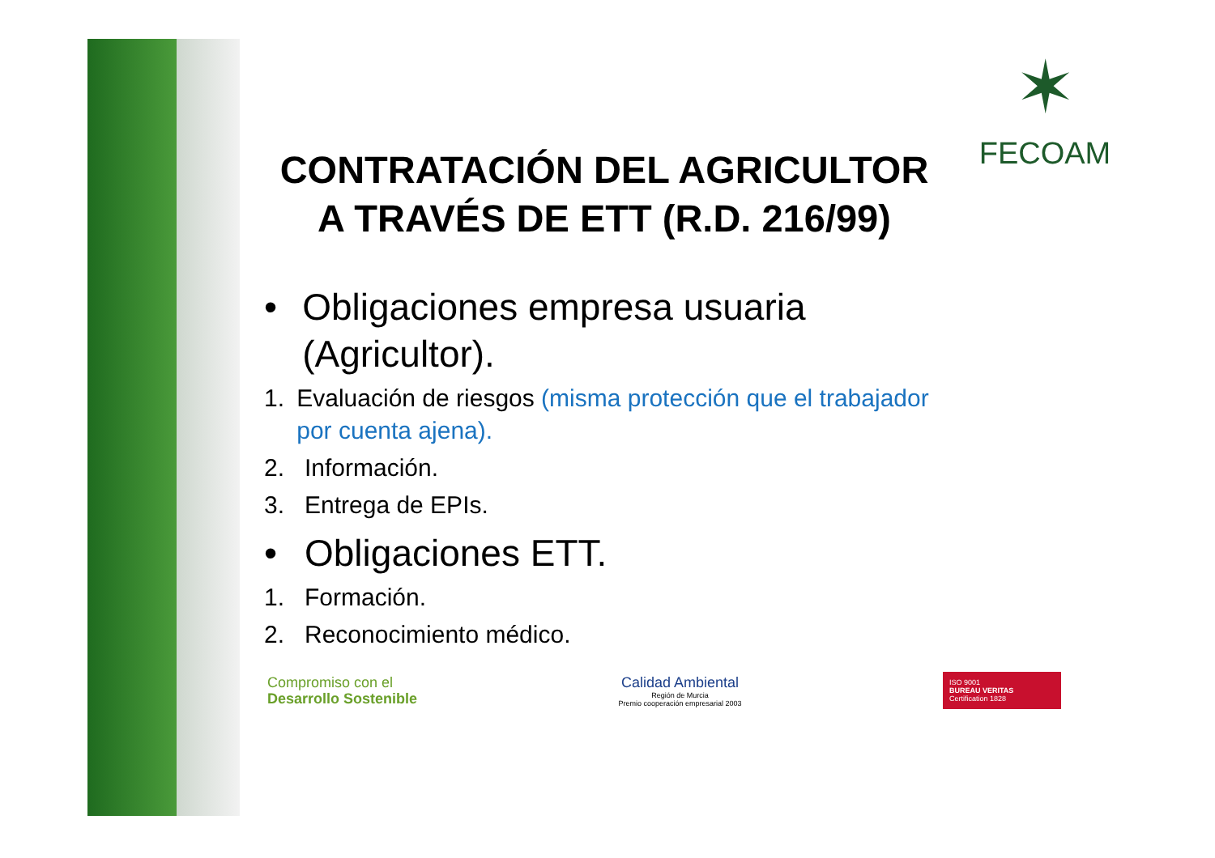✶
FECOAM
CONTRATACIÓN DEL AGRICULTOR
A TRAVÉS DE ETT (R.D. 216/99)
• Obligaciones empresa usuaria (Agricultor).
1. Evaluación de riesgos (misma protección que el trabajador por cuenta ajena).
2. Información.
3. Entrega de EPIs.
• Obligaciones ETT.
1. Formación.
2. Reconocimiento médico.
Compromiso con el
Desarrollo Sostenible
Calidad Ambiental
Región de Murcia
Premio cooperación empresarial 2003
ISO 9001
BUREAU VERITAS
Certification 1828